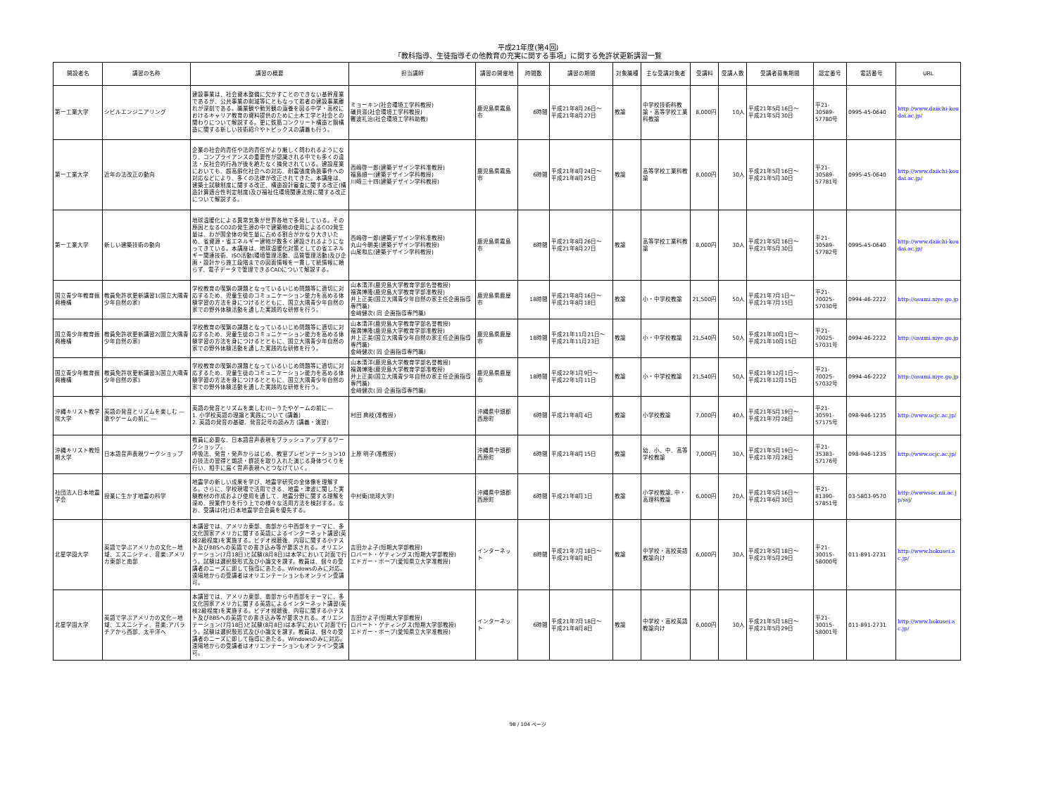平成21年度(第4回)
「教科指導、生徒指導その他教育の充実に関する事項」に関する免許状更新講習一覧
| 開設者名 | 講習の名称 | 講習の概要 | 担当講師 | 講習の開催地 | 時間数 | 講習の期間 | 対象職種 | 主な受講対象者 | 受講料 | 受講人数 | 受講者募集期間 | 認定番号 | 電話番号 | URL |
| --- | --- | --- | --- | --- | --- | --- | --- | --- | --- | --- | --- | --- | --- | --- |
| 第一工業大学 | シビルエンジニアリング | 建設事業は、社会資本整備に欠かすことのできない基幹産業であるが、公共事業の削減等にともなって若者の建設事業離れが深刻である。職業観や勤労観の涵養を図る中学・高校におけるキャリア教育の資料提供のために土木工学と社会との関わりについて解説する。更に鉄筋コンクリート構造と鋼構造に関する新しい技術紹介やトピックスの講義も行う。 | ミョーキン(社会環境工学科教授) 礒貝滋(社会環境工学科教授) 難波礼治(社会環境工学科助教) | 鹿児島県霧島市 | 6時間 | 平成21年8月26日～ 平成21年8月27日 | 教諭 | 中学校技術科教諭・高等学校工業科教諭 | 8,000円 | 10人 | 平成21年5月16日～ 平成21年5月30日 | 平21-30589-57780号 | 0995-45-0640 | http://www.daiichi-koudai.ac.jp/ |
| 第一工業大学 | 近年の法改正の動向 | 企業の社会的責任や法的責任がより厳しく問われるようになり、コンプライアンスの重要性が認識される中でも多くの違法・反社会的行為が後を絶たなく摘発されている。建設産業においても、超高齢化社会への対応、耐震強度偽装事件への対応などにより、多くの法律が改正されてきた。本講座は、建築士試験制度に関する改正、構造設計審査に関する改正(構造計算適合性判定制度)及び福祉住環境関連法規に関する改正について解説する。 | 西嶋啓一郎(建築デザイン学科准教授) 福島順一(建築デザイン学科教授) 川崎三十四(建築デザイン学科教授) | 鹿児島県霧島市 | 6時間 | 平成21年8月24日～ 平成21年8月25日 | 教諭 | 高等学校工業科教諭 | 8,000円 | 30人 | 平成21年5月16日～ 平成21年5月30日 | 平21-30589-57781号 | 0995-45-0640 | http://www.daiichi-koudai.ac.jp/ |
| 第一工業大学 | 新しい建築技術の動向 | 地球温暖化による異常気象が世界各地で多発している。その原因となるCO2の発生源の中で建築物の使用によるCO2発生量は、わが国全体の発生量に占める割合がかなり大きいため、省資源・省エネルギー建物が数多く建設されるようになってきている。本講座は、地球温暖化対策としての省エネルギー関連技術、ISO活動(環境管理活動、品質管理活動)及び企画・設計から施工段階までの図面情報を一貫して紙情報に頼らず、電子データで管理できるCADについて解説する。 | 西嶋啓一郎(建築デザイン学科准教授) 丸山今朝美(建築デザイン学科教授) 山尾和広(建築デザイン学科教授) | 鹿児島県霧島市 | 6時間 | 平成21年8月26日～ 平成21年8月27日 | 教諭 | 高等学校工業科教諭 | 8,000円 | 30人 | 平成21年5月16日～ 平成21年5月30日 | 平21-30589-57782号 | 0995-45-0640 | http://www.daiichi-koudai.ac.jp/ |
| 国立青少年教育振興機構 | 教員免許状更新講習1(国立大隅青少年自然の家) | 学校教育の喫緊の課題となっているいじめ問題等に適切に対応するため、児童生徒のコミュニケーション能力を高める体験学習の方法を身につけるとともに、国立大隅青少年自然の家での野外体験活動を通した実践的な研修を行う。 | 山本清洋(鹿児島大学教育学部名誉教授) 福満博隆(鹿児島大学教育学部准教授) 井上正美(国立大隅青少年自然の家主任企画指導専門職) 金﨑健次( 同 企画指導専門職) | 鹿児島県鹿屋市 | 18時間 | 平成21年8月16日～ 平成21年8月18日 | 教諭 | 小・中学校教諭 | 21,500円 | 50人 | 平成21年7月1日～ 平成21年7月15日 | 平21-70025-57030号 | 0994-46-2222 | http://osumi.niye.go.jp |
| 国立青少年教育振興機構 | 教員免許状更新講習2(国立大隅青少年自然の家) | 学校教育の喫緊の課題となっているいじめ問題等に適切に対応するため、児童生徒のコミュニケーション能力を高める体験学習の方法を身につけるとともに、国立大隅青少年自然の家での野外体験活動を通した実践的な研修を行う。 | 山本清洋(鹿児島大学教育学部名誉教授) 福満博隆(鹿児島大学教育学部准教授) 井上正美(国立大隅青少年自然の家主任企画指導専門職) 金﨑健次( 同 企画指導専門職) | 鹿児島県鹿屋市 | 18時間 | 平成21年11月21日～ 平成21年11月23日 | 教諭 | 小・中学校教諭 | 21,540円 | 50人 | 平成21年10月1日～ 平成21年10月15日 | 平21-70025-57031号 | 0994-46-2222 | http://osumi.niye.go.jp |
| 国立青少年教育振興機構 | 教員免許状更新講習3(国立大隅青少年自然の家) | 学校教育の喫緊の課題となっているいじめ問題等に適切に対応するため、児童生徒のコミュニケーション能力を高める体験学習の方法を身につけるとともに、国立大隅青少年自然の家での野外体験活動を通した実践的な研修を行う。 | 山本清洋(鹿児島大学教育学部名誉教授) 福満博隆(鹿児島大学教育学部准教授) 井上正美(国立大隅青少年自然の家主任企画指導専門職) 金﨑健次( 同 企画指導専門職) | 鹿児島県鹿屋市 | 18時間 | 平成22年1月9日～ 平成22年1月11日 | 教諭 | 小・中学校教諭 | 21,540円 | 50人 | 平成21年12月1日～ 平成21年12月15日 | 平21-70025-57032号 | 0994-46-2222 | http://osumi.niye.go.jp |
| 沖縄キリスト教学院大学 | 英語の発音とリズムを楽しむ ― 歌やゲームの前に ― | 英語の発音とリズムを楽しむ(Ⅰ)－うたやゲームの前に― 1. 小学校英語の理論と実践について (講義) 2. 英語の発音の基礎、発音記号の読み方 (講義・演習) | 村田 典枝(准教授) | 沖縄県中頭郡西原町 | 6時間 | 平成21年8月4日 | 教諭 | 小学校教諭 | 7,000円 | 40人 | 平成21年5月19日～ 平成21年7月28日 | 平21-30591-57175号 | 098-946-1235 | http://www.ocjc.ac.jp/ |
| 沖縄キリスト教短期大学 | 日本語音声表現ワークショップ | 教員に必要な、日本語音声表現をブラッシュアップするワークショップ。 呼吸法、発音・発声からはじめ、教室プレゼンテーション10の技法の習得と朗読・群読を取り入れた演じる身体づくりを行い、相手に届く音声表現へとつなげていく。 | 上原 明子(准教授) | 沖縄県中頭郡西原町 | 6時間 | 平成21年8月15日 | 教諭 | 幼、小、中、高等学校教諭 | 7,000円 | 30人 | 平成21年5月19日～ 平成21年7月28日 | 平21-35383-57176号 | 098-946-1235 | http://www.ocjc.ac.jp/ |
| 社団法人日本地震学会 | 授業に生かす地震の科学 | 地震学の新しい成果を学び、地震学研究の全体像を理解する。さらに、学校現場で活用できる、地震・津波に関した実験教材の作成および使用を通して、地震分野に関する理解を深め、授業作りを行う上での様々な活用方法を検討する。なお、受講は(社)日本地震学会会員を優先する。 | 中村衛(琉球大学) | 沖縄県中頭郡西原町 | 6時間 | 平成21年8月1日 | 教諭 | 小学校教諭, 中・高理科教諭 | 6,000円 | 20人 | 平成21年5月16日～ 平成21年6月30日 | 平21-81390-57851号 | 03-5803-9570 | http://wwwsoc.nii.ac.jp/ssj/ |
| 北星学園大学 | 英語で学ぶアメリカの文化－地域、エスニシティ、音楽:アメリカ東部と南部 | 本講習では、アメリカ東部、南部から中西部をテーマに、多文化国家アメリカに関する英語によるインターネット講習(英検2級程度)を実施する。ビデオ視聴後、内容に関する小テスト及びBBSへの英語での書き込み等が要求される。オリエンテーション(7月18日)と試験(8月8日)は本学において対面で行う。試験は選択肢形式及び小論文を課す。教員は、個々の受講者のニーズに即して指導にあたる。Windowsのみに対応。遠隔地からの受講者はオリエンテーションもオンライン受講可。 | 吉田かよ子(短期大学部教授) ロバート・ゲティングス(短期大学部教授) エドガー・ポープ(愛知県立大学准教授) | インターネット | 6時間 | 平成21年7月18日～ 平成21年8月8日 | 教諭 | 中学校・高校英語教諭向け | 6,000円 | 30人 | 平成21年5月18日～ 平成21年5月29日 | 平21-30015-58000号 | 011-891-2731 | http://www.hokusei.ac.jp/ |
| 北星学園大学 | 英語で学ぶアメリカの文化－地域、エスニシティ、音楽:アパラチアから西部、太平洋へ | 本講習では、アメリカ東部、南部から中西部をテーマに、多文化国家アメリカに関する英語によるインターネット講習(英検2級程度)を実施する。ビデオ視聴後、内容に関する小テスト及びBBSへの英語での書き込み等が要求される。オリエンテーション(7月18日)と試験(8月8日)は本学において対面で行う。試験は選択肢形式及び小論文を課す。教員は、個々の受講者のニーズに即して指導にあたる。Windowsのみに対応。遠隔地からの受講者はオリエンテーションもオンライン受講可。 | 吉田かよ子(短期大学部教授) ロバート・ゲティングス(短期大学部教授) エドガー・ポープ(愛知県立大学准教授) | インターネット | 6時間 | 平成21年7月18日～ 平成21年8月8日 | 教諭 | 中学校・高校英語教諭向け | 6,000円 | 30人 | 平成21年5月18日～ 平成21年5月29日 | 平21-30015-58001号 | 011-891-2731 | http://www.hokusei.ac.jp/ |
98 / 104 ページ